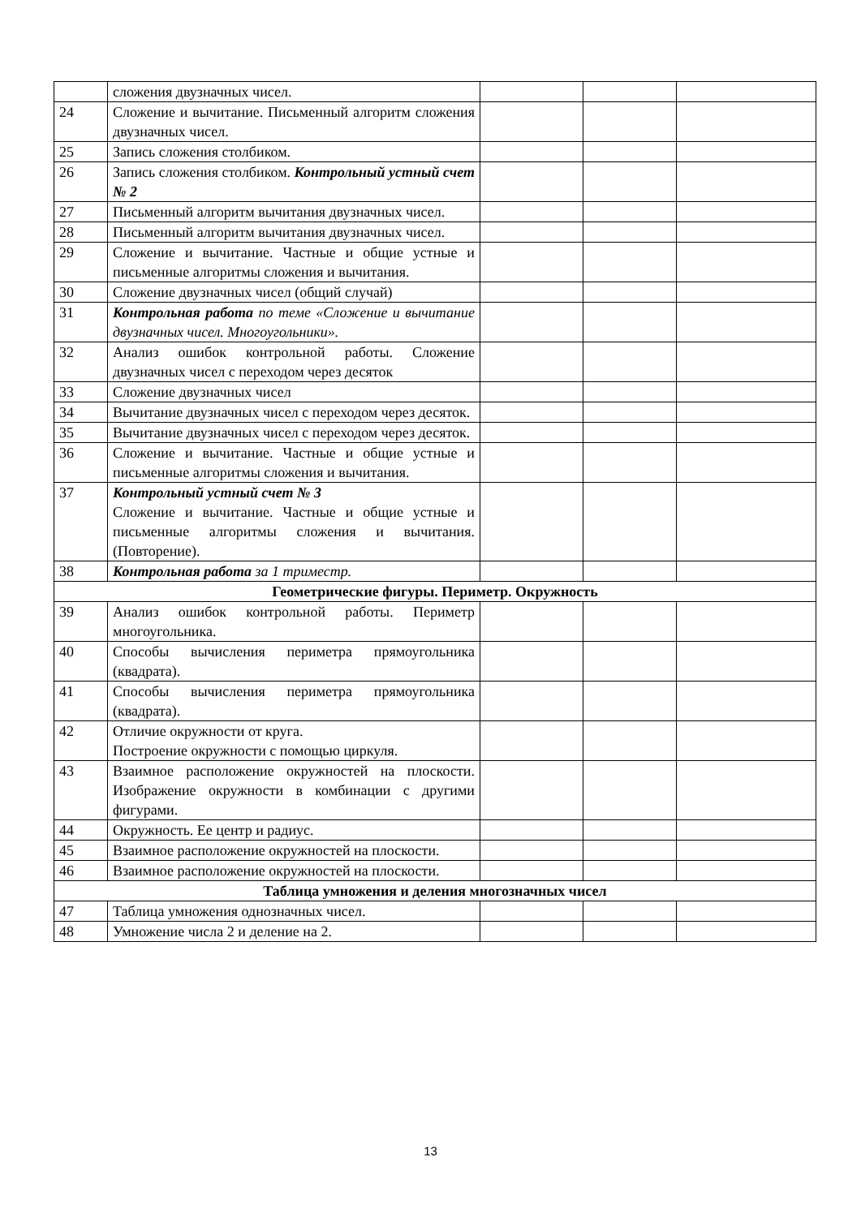| | сложения двузначных чисел. | | | |
| 24 | Сложение и вычитание. Письменный алгоритм сложения двузначных чисел. | | | |
| 25 | Запись сложения столбиком. | | | |
| 26 | Запись сложения столбиком. Контрольный устный счет № 2 | | | |
| 27 | Письменный алгоритм вычитания двузначных чисел. | | | |
| 28 | Письменный алгоритм вычитания двузначных чисел. | | | |
| 29 | Сложение и вычитание. Частные и общие устные и письменные алгоритмы сложения и вычитания. | | | |
| 30 | Сложение двузначных чисел (общий случай) | | | |
| 31 | Контрольная работа по теме «Сложение и вычитание двузначных чисел. Многоугольники». | | | |
| 32 | Анализ ошибок контрольной работы. Сложение двузначных чисел с переходом через десяток | | | |
| 33 | Сложение двузначных чисел | | | |
| 34 | Вычитание двузначных чисел с переходом через десяток. | | | |
| 35 | Вычитание двузначных чисел с переходом через десяток. | | | |
| 36 | Сложение и вычитание. Частные и общие устные и письменные алгоритмы сложения и вычитания. | | | |
| 37 | Контрольный устный счет № 3 Сложение и вычитание. Частные и общие устные и письменные алгоритмы сложения и вычитания. (Повторение). | | | |
| 38 | Контрольная работа за 1 триместр. | | | |
| Геометрические фигуры. Периметр. Окружность | | | | |
| 39 | Анализ ошибок контрольной работы. Периметр многоугольника. | | | |
| 40 | Способы вычисления периметра прямоугольника (квадрата). | | | |
| 41 | Способы вычисления периметра прямоугольника (квадрата). | | | |
| 42 | Отличие окружности от круга. Построение окружности с помощью циркуля. | | | |
| 43 | Взаимное расположение окружностей на плоскости. Изображение окружности в комбинации с другими фигурами. | | | |
| 44 | Окружность. Ее центр и радиус. | | | |
| 45 | Взаимное расположение окружностей на плоскости. | | | |
| 46 | Взаимное расположение окружностей на плоскости. | | | |
| Таблица умножения и деления многозначных чисел | | | | |
| 47 | Таблица умножения однозначных чисел. | | | |
| 48 | Умножение числа 2 и деление на 2. | | | |
13